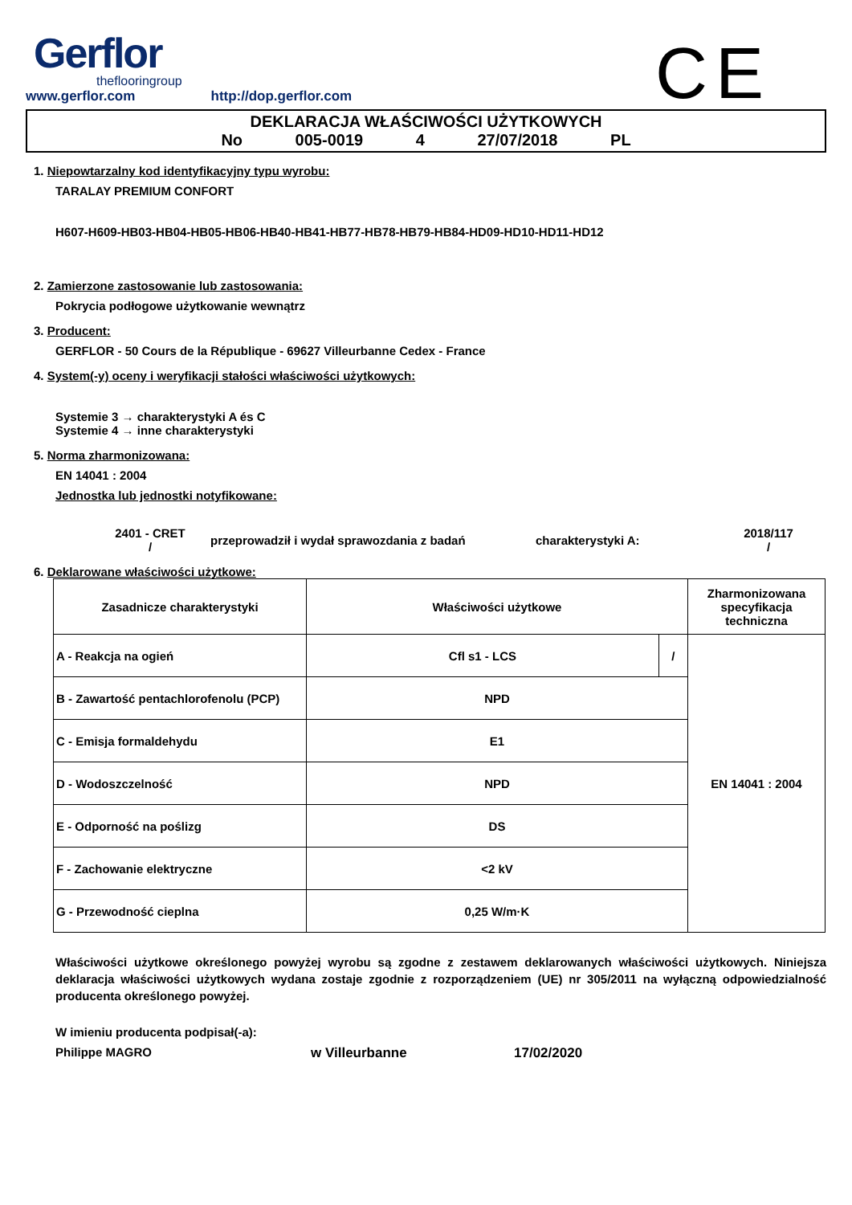Gerflor
theflooringroup
www.gerflor.com http://dop.gerflor.com
CE
DEKLARACJA WŁAŚCIWOŚCI UŻYTKOWYCH
No 005-0019 4 27/07/2018 PL
1. Niepowtarzalny kod identyfikacyjny typu wyrobu:
TARALAY PREMIUM CONFORT
H607-H609-HB03-HB04-HB05-HB06-HB40-HB41-HB77-HB78-HB79-HB84-HD09-HD10-HD11-HD12
2. Zamierzone zastosowanie lub zastosowania:
Pokrycia podłogowe użytkowanie wewnątrz
3. Producent:
GERFLOR - 50 Cours de la République - 69627 Villeurbanne Cedex - France
4. System(-y) oceny i weryfikacji stałości właściwości użytkowych:
Systemie 3 → charakterystyki A és C
Systemie 4 → inne charakterystyki
5. Norma zharmonizowana:
EN 14041 : 2004
Jednostka lub jednostki notyfikowane:
2401 - CRET
/
przeprowadził i wydał sprawozdania z badań charakterystyki A:
2018/117
/
6. Deklarowane właściwości użytkowe:
| Zasadnicze charakterystyki | Właściwości użytkowe | | Zharmonizowana specyfikacja techniczna |
| A - Reakcja na ogień | Cfl s1 - LCS | / | EN 14041 : 2004 |
| B - Zawartość pentachlorofenolu (PCP) | NPD | | |
| C - Emisja formaldehydu | E1 | | |
| D - Wodoszczelność | NPD | | |
| E - Odporność na poślizg | DS | | |
| F - Zachowanie elektryczne | <2 kV | | |
| G - Przewodność cieplna | 0,25 W/m·K | | |
Właściwości użytkowe określonego powyżej wyrobu są zgodne z zestawem deklarowanych właściwości użytkowych. Niniejsza deklaracja właściwości użytkowych wydana zostaje zgodnie z rozporządzeniem (UE) nr 305/2011 na wyłączną odpowiedzialność producenta określonego powyżej.
W imieniu producenta podpisał(-a):
Philippe MAGRO w Villeurbanne 17/02/2020